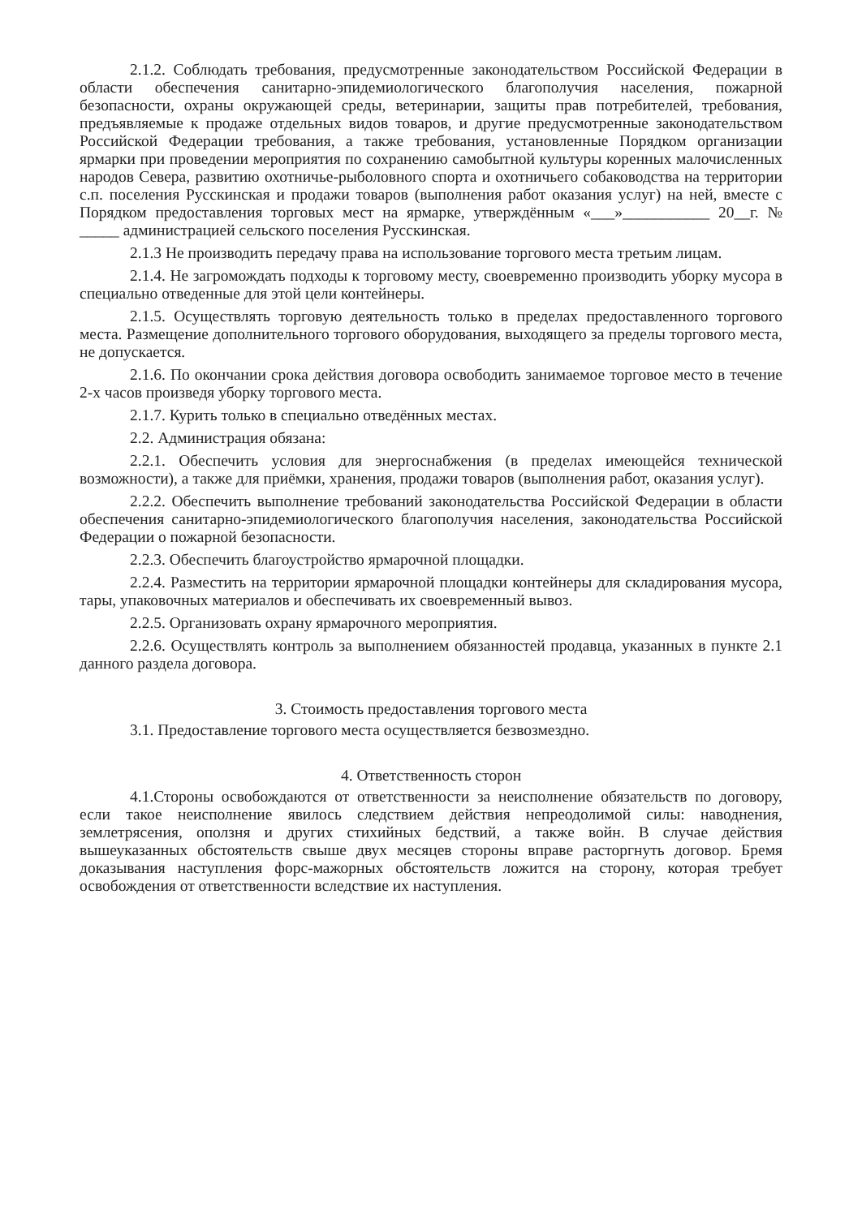2.1.2. Соблюдать требования, предусмотренные законодательством Российской Федерации в области обеспечения санитарно-эпидемиологического благополучия населения, пожарной безопасности, охраны окружающей среды, ветеринарии, защиты прав потребителей, требования, предъявляемые к продаже отдельных видов товаров, и другие предусмотренные законодательством Российской Федерации требования, а также требования, установленные Порядком организации ярмарки при проведении мероприятия по сохранению самобытной культуры коренных малочисленных народов Севера, развитию охотничье-рыболовного спорта и охотничьего собаководства на территории с.п. поселения Русскинская и продажи товаров (выполнения работ оказания услуг) на ней, вместе с Порядком предоставления торговых мест на ярмарке, утверждённым «___»___________ 20__г. № _____ администрацией сельского поселения Русскинская.
2.1.3 Не производить передачу права на использование торгового места третьим лицам.
2.1.4. Не загромождать подходы к торговому месту, своевременно производить уборку мусора в специально отведенные для этой цели контейнеры.
2.1.5. Осуществлять торговую деятельность только в пределах предоставленного торгового места. Размещение дополнительного торгового оборудования, выходящего за пределы торгового места, не допускается.
2.1.6. По окончании срока действия договора освободить занимаемое торговое место в течение 2-х часов произведя уборку торгового места.
2.1.7. Курить только в специально отведённых местах.
2.2. Администрация обязана:
2.2.1. Обеспечить условия для энергоснабжения (в пределах имеющейся технической возможности), а также для приёмки, хранения, продажи товаров (выполнения работ, оказания услуг).
2.2.2. Обеспечить выполнение требований законодательства Российской Федерации в области обеспечения санитарно-эпидемиологического благополучия населения, законодательства Российской Федерации о пожарной безопасности.
2.2.3. Обеспечить благоустройство ярмарочной площадки.
2.2.4. Разместить на территории ярмарочной площадки контейнеры для складирования мусора, тары, упаковочных материалов и обеспечивать их своевременный вывоз.
2.2.5. Организовать охрану ярмарочного мероприятия.
2.2.6. Осуществлять контроль за выполнением обязанностей продавца, указанных в пункте 2.1 данного раздела договора.
3. Стоимость предоставления торгового места
3.1. Предоставление торгового места осуществляется безвозмездно.
4. Ответственность сторон
4.1.Стороны освобождаются от ответственности за неисполнение обязательств по договору, если такое неисполнение явилось следствием действия непреодолимой силы: наводнения, землетрясения, оползня и других стихийных бедствий, а также войн. В случае действия вышеуказанных обстоятельств свыше двух месяцев стороны вправе расторгнуть договор. Бремя доказывания наступления форс-мажорных обстоятельств ложится на сторону, которая требует освобождения от ответственности вследствие их наступления.